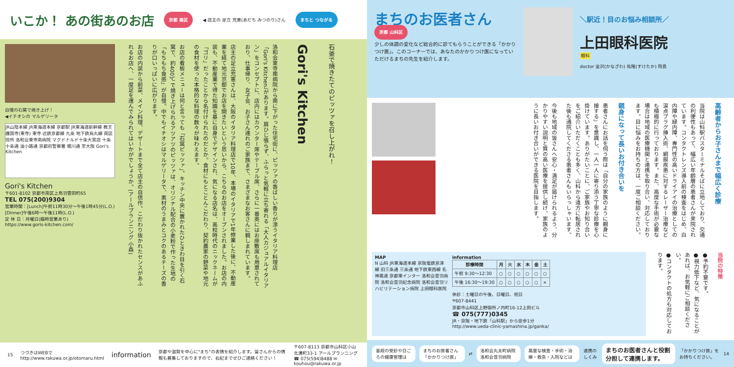いこか！ あの街あのお店
京都 南区
◀ 店主の 足立 充憲(あだち みつのり)さん
まちと つながる
自慢の石窯で焼き上げ！
◀イチオシの マルゲリータ
JR山陰本線 JR東海道本線 京都駅 JR東海道新幹線 教王護国寺(東寺) 東寺 近鉄京都線 九条 地下鉄烏丸線 南区役所 洛和会東寺南病院 マクドナルド十条大宮店 十条 十条通 油小路通 京都府警察署 堀川通 至大阪 Gori's Kitchen
Gori's Kitchen
〒601-8102 京都市南区上鳥羽菅田町65
TEL 075(200)9304
営業時間：[Lunch]午前11時30分～午後1時45分(L.O.)
[Dinner]午後6時～午後11時(L.O.)
定 休 日：月曜日(臨時営業あり)
https://www.goris-kitchen.com/
石釜で焼きたてのピッツァを召し上がれ！
Gori's Kitchen
洛和会東寺南病院から南に下がった住宅街に、ピッツァの香ばしい香りが漂うイタリア料理店「Gori's Kitchen」があります。肩ひじ張らず、ふらっと気軽に立ち寄れる「大人カジュアルイタリアン」をコンセプトに、店内にはカウンター席やテーブル席、さらに一番奥にはお座敷席も用意されており、仕事帰り、女子会、お子さん連れのご家族まで、さまざまなお客さんに親しまれています。
店主の足立充憲さんは、大阪のイタリア料理店で10年、本場のイタリアで1年修業した後に、不動産業を経て地元京都でお店を開きたいという思いから、こちらのお店をオープンされました。お店の内装も、不動産業で得た知識を基に自身でデザインされ、気になる店名は、高校時代のニックネームが「ゴリ」だったことから名付けられたのだとか。食材にもとことんこだわり、契約農家の野菜や地元の食材を使った本格的な料理の数々が味わえます。
お店の看板メニューは何と言っても「石窯ピッツァ」。キッチン中央に置かれたひときわ目を引く石窯で、約400℃で焼き上げられるアツアツのピッツァは、オリジナル配合の小麦粉で作った生地の「もちもち食感」が自慢。中でもイチオシはマルゲリータで、素材のうまみとコクのあるチーズの香りが口いっぱいに広がります。
お店の内装から前菜、メイン料理、デザートまで全て店主の自信作。こだわり抜かれたセンスがあふれるお店へ、一度足を運んでみられてはいかがでしょうか。(アールプランニング 小森)
15 つづきはWEBで http://www.rakuwa.or.jp/otomaru.html information 京都や滋賀を中心に"まち"の表情を紹介します。皆さんからの情報も募集しておりますので、右記までぜひご連絡ください！ 〒607-8113 京都市山科区小山北溝町33-1 アールプランニング
☎ 075(594)8488 ✉ kouhou@rakuwa.or.jp
まちのお医者さん
京都 山科区
少しの体調の変化など総合的に診てもらうことができる「かかりつけ医」。このコーナーでは、あなたのかかりつけ医になっていただけるまちの先生を紹介します。
＼駅近！目のお悩み相談所／
上田眼科医院
眼科
doctor 金沢(かなざわ) 佑隆(すけたか) 院長
高齢者からお子さんまで幅広く診療
当院は山科駅バスターミナルそばに立地しており、交通の利便性もあって、幅広い年齢層の患者さんが来院されています。コンタクトレンズ導入前の検査をはじめ、白内障や緑内障、専門性の高いドライアイの治療としての涙点プラグ挿入術、網膜疾患に対するレーザー治療なども積極的に行っております。また、高度な手術が必要な場合は地域の医療機関と連携を取り合い、対応しております。目に悩みをお持ちの方は、一度ご相談ください。
親身になって長いお付き合いを
患者さんにお話を伺う際は「自分の家族のように親身に接する」を意識し、一人一人に寄り添う丁寧な診療を心掛けています。ありがたいことに、ご家族やお知り合いをご紹介いただくことも多く、山科から遠方に転居された後も通院してくださる患者さんもいらっしゃいます。
今後も地域の皆さんへ安心・満足が届けられるよう、分かりやすい説明と質の高い医療を提供し続け、家族のように長いお付き合いができる医院を目指します。
MAP
N 山科 JR東海道本線 京阪電鉄京津線 旧三条通 三条通 地下鉄東西線 名神高速 京都東インター 洛和会音羽病院 洛和会音羽記念病院 洛和会音羽リハビリテーション病院 上田眼科医院
information
| 診療時間 | 月 | 火 | 水 | 木 | 金 | 土 |
| --- | --- | --- | --- | --- | --- | --- |
| 午前 9:30～12:30 | ○ | ○ | ○ | ○ | ○ | ○ |
| 午後 16:30～19:30 | ○ | ○ | ○ | ○ | ○ | × |
休診：土曜日の午後、日曜日、祝日
〒607-8441
京都市山科区上野御所ノ内町16-12上田ビル
☎ 075(777)0345
JR・京阪・地下鉄「山科駅」から徒歩1分
http://www.ueda-clinic-yamashina.jp/ganka/
当院の特徴
●予約不要です。
●視力低下など、気になることがあれば、お気軽にご相談ください。
●コンタクトの処方も対応しております。
普段の受診や日ごろの健康管理は まちのお医者さん「かかりつけ医」 ⇄ 洛和会丸太町病院 洛和会音羽病院 高度な検査・手術・治療・救急・入院などは 連携のしくみ まちのお医者さんと役割分担して連携します。 「かかりつけ医」をお持ちください。 14